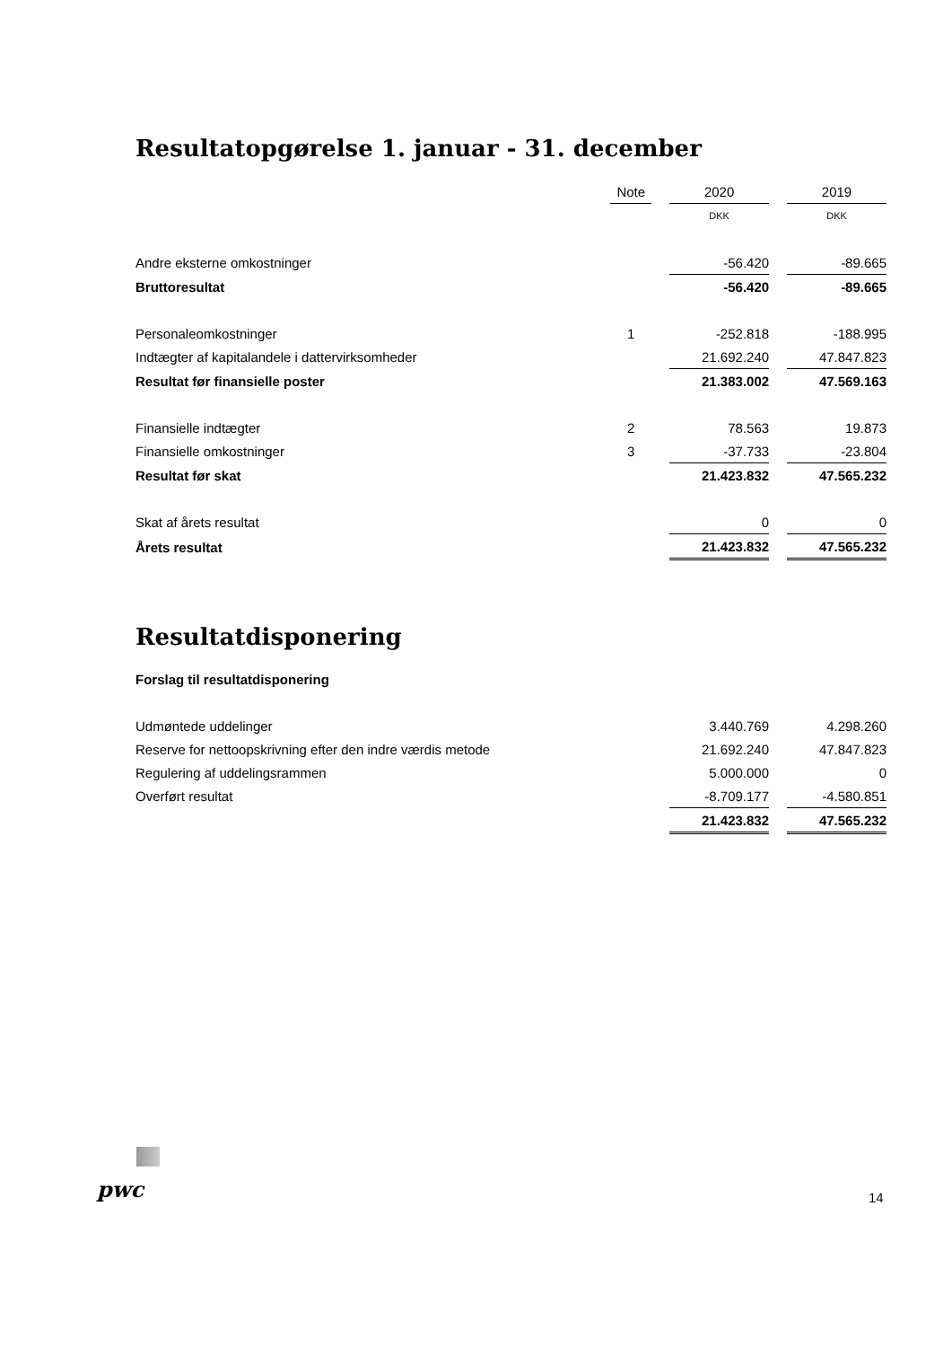Resultatopgørelse 1. januar - 31. december
| | Note | | 2020 | | 2019 |
| | | | DKK | | DKK |
| Andre eksterne omkostninger | | | -56.420 | | -89.665 |
| Bruttoresultat | | | -56.420 | | -89.665 |
| Personaleomkostninger | 1 | | -252.818 | | -188.995 |
| Indtægter af kapitalandele i dattervirksomheder | | | 21.692.240 | | 47.847.823 |
| Resultat før finansielle poster | | | 21.383.002 | | 47.569.163 |
| Finansielle indtægter | 2 | | 78.563 | | 19.873 |
| Finansielle omkostninger | 3 | | -37.733 | | -23.804 |
| Resultat før skat | | | 21.423.832 | | 47.565.232 |
| Skat af årets resultat | | | 0 | | 0 |
| Årets resultat | | | 21.423.832 | | 47.565.232 |
Resultatdisponering
Forslag til resultatdisponering
| Udmøntede uddelinger | | | 3.440.769 | | 4.298.260 |
| Reserve for nettoopskrivning efter den indre værdis metode | | | 21.692.240 | | 47.847.823 |
| Regulering af uddelingsrammen | | | 5.000.000 | | 0 |
| Overført resultat | | | -8.709.177 | | -4.580.851 |
| | | | 21.423.832 | | 47.565.232 |
pwc 14